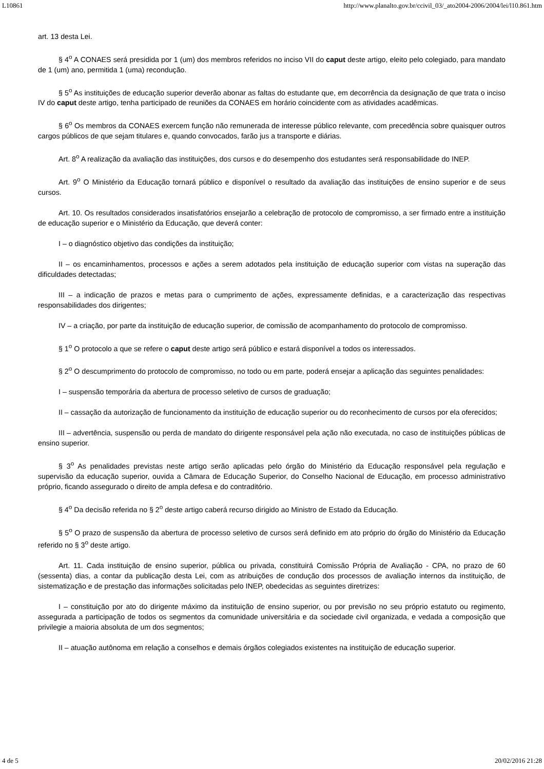L10861 http://www.planalto.gov.br/ccivil_03/_ato2004-2006/2004/lei/l10.861.htm
art. 13 desta Lei.
§ 4<sup>o</sup> A CONAES será presidida por 1 (um) dos membros referidos no inciso VII do caput deste artigo, eleito pelo colegiado, para mandato de 1 (um) ano, permitida 1 (uma) recondução.
§ 5<sup>o</sup> As instituições de educação superior deverão abonar as faltas do estudante que, em decorrência da designação de que trata o inciso IV do caput deste artigo, tenha participado de reuniões da CONAES em horário coincidente com as atividades acadêmicas.
§ 6<sup>o</sup> Os membros da CONAES exercem função não remunerada de interesse público relevante, com precedência sobre quaisquer outros cargos públicos de que sejam titulares e, quando convocados, farão jus a transporte e diárias.
Art. 8<sup>o</sup> A realização da avaliação das instituições, dos cursos e do desempenho dos estudantes será responsabilidade do INEP.
Art. 9<sup>o</sup> O Ministério da Educação tornará público e disponível o resultado da avaliação das instituições de ensino superior e de seus cursos.
Art. 10. Os resultados considerados insatisfatórios ensejarão a celebração de protocolo de compromisso, a ser firmado entre a instituição de educação superior e o Ministério da Educação, que deverá conter:
I – o diagnóstico objetivo das condições da instituição;
II – os encaminhamentos, processos e ações a serem adotados pela instituição de educação superior com vistas na superação das dificuldades detectadas;
III – a indicação de prazos e metas para o cumprimento de ações, expressamente definidas, e a caracterização das respectivas responsabilidades dos dirigentes;
IV – a criação, por parte da instituição de educação superior, de comissão de acompanhamento do protocolo de compromisso.
§ 1<sup>o</sup> O protocolo a que se refere o caput deste artigo será público e estará disponível a todos os interessados.
§ 2<sup>o</sup> O descumprimento do protocolo de compromisso, no todo ou em parte, poderá ensejar a aplicação das seguintes penalidades:
I – suspensão temporária da abertura de processo seletivo de cursos de graduação;
II – cassação da autorização de funcionamento da instituição de educação superior ou do reconhecimento de cursos por ela oferecidos;
III – advertência, suspensão ou perda de mandato do dirigente responsável pela ação não executada, no caso de instituições públicas de ensino superior.
§ 3<sup>o</sup> As penalidades previstas neste artigo serão aplicadas pelo órgão do Ministério da Educação responsável pela regulação e supervisão da educação superior, ouvida a Câmara de Educação Superior, do Conselho Nacional de Educação, em processo administrativo próprio, ficando assegurado o direito de ampla defesa e do contraditório.
§ 4<sup>o</sup> Da decisão referida no § 2<sup>o</sup> deste artigo caberá recurso dirigido ao Ministro de Estado da Educação.
§ 5<sup>o</sup> O prazo de suspensão da abertura de processo seletivo de cursos será definido em ato próprio do órgão do Ministério da Educação referido no § 3<sup>o</sup> deste artigo.
Art. 11. Cada instituição de ensino superior, pública ou privada, constituirá Comissão Própria de Avaliação - CPA, no prazo de 60 (sessenta) dias, a contar da publicação desta Lei, com as atribuições de condução dos processos de avaliação internos da instituição, de sistematização e de prestação das informações solicitadas pelo INEP, obedecidas as seguintes diretrizes:
I – constituição por ato do dirigente máximo da instituição de ensino superior, ou por previsão no seu próprio estatuto ou regimento, assegurada a participação de todos os segmentos da comunidade universitária e da sociedade civil organizada, e vedada a composição que privilegie a maioria absoluta de um dos segmentos;
II – atuação autônoma em relação a conselhos e demais órgãos colegiados existentes na instituição de educação superior.
4 de 5 20/02/2016 21:28